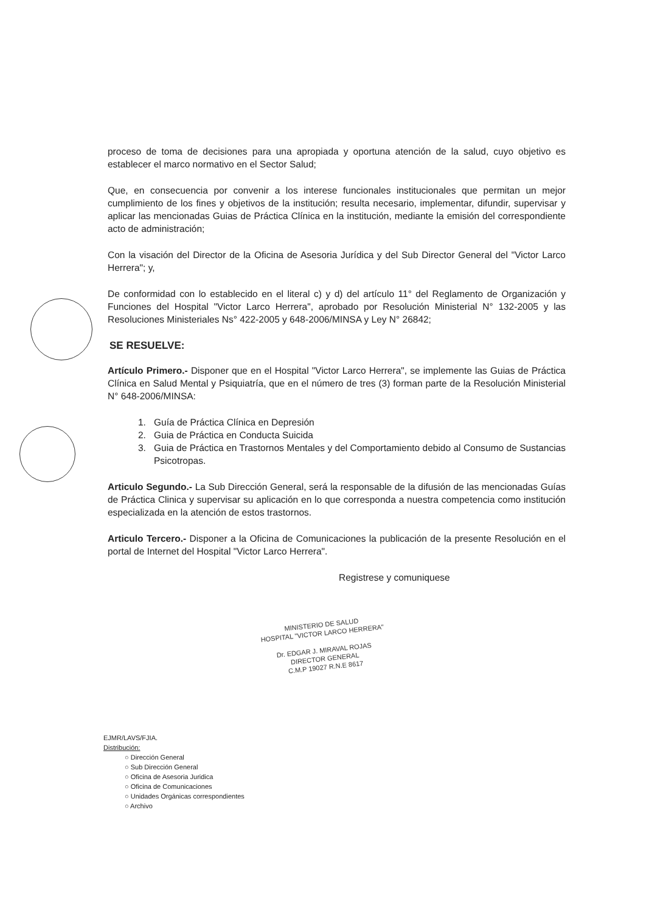proceso de toma de decisiones para una apropiada y oportuna atención de la salud, cuyo objetivo es establecer el marco normativo en el Sector Salud;
Que, en consecuencia por convenir a los interese funcionales institucionales que permitan un mejor cumplimiento de los fines y objetivos de la institución; resulta necesario, implementar, difundir, supervisar y aplicar las mencionadas Guias de Práctica Clínica en la institución, mediante la emisión del correspondiente acto de administración;
Con la visación del Director de la Oficina de Asesoria Jurídica y del Sub Director General del "Victor Larco Herrera"; y,
De conformidad con lo establecido en el literal c) y d) del artículo 11° del Reglamento de Organización y Funciones del Hospital "Victor Larco Herrera", aprobado por Resolución Ministerial N° 132-2005 y las Resoluciones Ministeriales Ns° 422-2005 y 648-2006/MINSA y Ley N° 26842;
SE RESUELVE:
Artículo Primero.- Disponer que en el Hospital "Victor Larco Herrera", se implemente las Guias de Práctica Clínica en Salud Mental y Psiquiatría, que en el número de tres (3) forman parte de la Resolución Ministerial N° 648-2006/MINSA:
1. Guía de Práctica Clínica en Depresión
2. Guia de Práctica en Conducta Suicida
3. Guia de Práctica en Trastornos Mentales y del Comportamiento debido al Consumo de Sustancias Psicotropas.
Articulo Segundo.- La Sub Dirección General, será la responsable de la difusión de las mencionadas Guías de Práctica Clinica y supervisar su aplicación en lo que corresponda a nuestra competencia como institución especializada en la atención de estos trastornos.
Articulo Tercero.- Disponer a la Oficina de Comunicaciones la publicación de la presente Resolución en el portal de Internet del Hospital "Victor Larco Herrera".
Registrese y comuniquese
MINISTERIO DE SALUD
HOSPITAL "VICTOR LARCO HERRERA"
Dr. EDGAR J. MIRAVAL ROJAS
DIRECTOR GENERAL
C.M.P 19027 R.N.E 8617
EJMR/LAVS/FJIA.
Distribución:
○ Dirección General
○ Sub Dirección General
○ Oficina de Asesoria Juridica
○ Oficina de Comunicaciones
○ Unidades Orgánicas correspondientes
○ Archivo